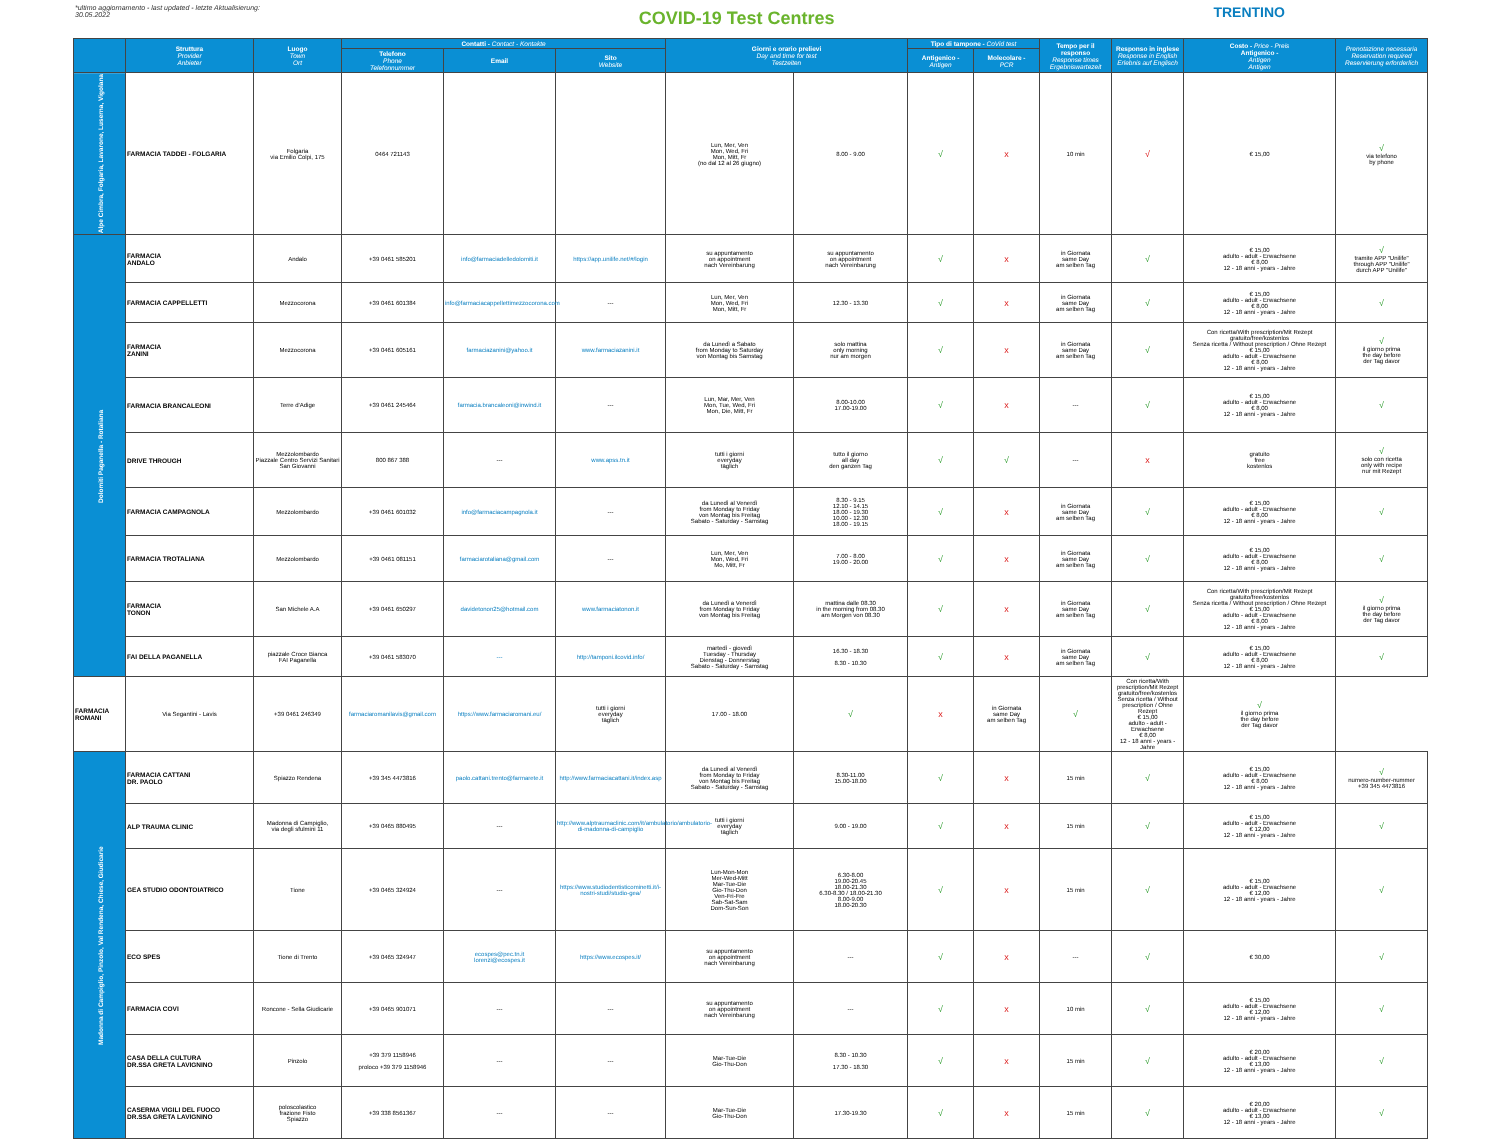*ultimo aggiornamento - last updated - letzte Aktualisierung:
30.05.2022
COVID-19 Test Centres
TRENTINO
| | Struttura Provider Anbieter | Luogo Town Ort | Contatti - Contact - Kontakte | | | Giorni e orario prelievi Day and time for test Testzeiten | | Tipo di tampone - CoVid test | | Tempo per il responso Response times Ergebniswartezeit | Responso in inglese Response in English Erlebnis auf Englisch | Costo - Price - Preis Antigenico - Antigen Antigen | Prenotazione necessaria Reservation required Reservierung erforderlich |
| --- | --- | --- | --- | --- | --- | --- | --- | --- | --- | --- | --- | --- | --- |
| | | | Telefono Phone Telefonnummer | Email | Sito Website | | | Antigenico - Antigen | Molecolare - PCR | | | | |
| Alpe Cimbra, Folgaria, Lavarone, Luserna, Vigolana | FARMACIA TADDEI - FOLGARIA | Folgaria via Emilio Colpi, 175 | 0464 721143 | | | Lun, Mer, Ven Mon, Wed, Fri Mon, Mitt, Fr (no dal 12 al 26 giugno) | 8.00 - 9.00 | √ | x | 10 min | √ | € 15,00 | √ via telefono by phone |
| Dolomiti Paganella - Rotaliana | FARMACIA ANDALO | Andalo | +39 0461 585201 | info@farmaciadelledolomiti.it | https://app.unilife.net/#/login | su appuntamento on appointment nach Vereinbarung | su appuntamento on appointment nach Vereinbarung | √ | x | in Giornata same Day am selben Tag | √ | € 15,00 adulto - adult - Erwachsene € 8,00 12 - 18 anni - years - Jahre | √ tramite APP "Unilife" through APP "Unilife" durch APP "Unilife" |
| | FARMACIA CAPPELLETTI | Mezzocorona | +39 0461 601384 | info@farmaciacappellettimezzocorona.com | --- | Lun, Mer, Ven Mon, Wed, Fri Mon, Mitt, Fr | 12.30 - 13.30 | √ | x | in Giornata same Day am selben Tag | √ | € 15,00 adulto - adult - Erwachsene € 8,00 12 - 18 anni - years - Jahre | √ |
| | FARMACIA ZANINI | Mezzocorona | +39 0461 605161 | farmaciazanini@yahoo.it | www.farmaciazanini.it | da Lunedì a Sabato from Monday to Saturday von Montag bis Samstag | solo mattina only morning nur am morgen | √ | x | in Giornata same Day am selben Tag | √ | Con ricetta/With prescription/Mit Rezept gratuito/free/kostenlos Senza ricetta / Without prescription / Ohne Rezept € 15,00 adulto - adult - Erwachsene € 8,00 12 - 18 anni - years - Jahre | √ il giorno prima the day before der Tag davor |
| | FARMACIA BRANCALEONI | Terre d'Adige | +39 0461 245464 | farmacia.brancaleoni@inwind.it | --- | Lun, Mar, Mer, Ven Mon, Tue, Wed, Fri Mon, Die, Mitt, Fr | 8.00-10.00 17.00-19.00 | √ | x | --- | √ | € 15,00 adulto - adult - Erwachsene € 8,00 12 - 18 anni - years - Jahre | √ |
| | DRIVE THROUGH | Mezzolombardo Piazzale Centro Servizi Sanitari San Giovanni | 800 867 388 | --- | www.apss.tn.it | tutti i giorni everyday täglich | tutto il giorno all day den ganzen Tag | √ | √ | --- | x | gratuito free kostenlos | √ solo con ricetta only with recipe nur mit Rezept |
| | FARMACIA CAMPAGNOLA | Mezzolombardo | +39 0461 601032 | info@farmaciacampagnola.it | --- | da Lunedì al Venerdì from Monday to Friday von Montag bis Freitag Sabato - Saturday - Samstag | 8.30 - 9.15 12.10 - 14.15 18.00 - 19.30 10.00 - 12.30 18.00 - 19.15 | √ | x | in Giornata same Day am selben Tag | √ | € 15,00 adulto - adult - Erwachsene € 8,00 12 - 18 anni - years - Jahre | √ |
| | FARMACIA TROTALIANA | Mezzolombardo | +39 0461 081151 | farmaciarotaliana@gmail.com | --- | Lun, Mer, Ven Mon, Wed, Fri Mo, Mitt, Fr | 7.00 - 8.00 19.00 - 20.00 | √ | x | in Giornata same Day am selben Tag | √ | € 15,00 adulto - adult - Erwachsene € 8,00 12 - 18 anni - years - Jahre | √ |
| | FARMACIA TONON | San Michele A.A | +39 0461 650297 | davidetonon25@hotmail.com | www.farmaciatonon.it | da Lunedì a Venerdì from Monday to Friday von Montag bis Freitag | mattina dalle 08.30 in the morning from 08.30 am Morgen von 08.30 | √ | x | in Giornata same Day am selben Tag | √ | Con ricetta/With prescription/Mit Rezept gratuito/free/kostenlos Senza ricetta / Without prescription / Ohne Rezept € 15,00 adulto - adult - Erwachsene € 8,00 12 - 18 anni - years - Jahre | √ il giorno prima the day before der Tag davor |
| | FAI DELLA PAGANELLA | piazzale Croce Bianca FAI Paganella | +39 0461 583070 | --- | http://tamponi.ilcovid.info/ | martedì - giovedì Tuesday - Thursday Dienstag - Donnerstag Sabato - Saturday - Samstag | 16.30 - 18.30 8.30 - 10.30 | √ | x | in Giornata same Day am selben Tag | √ | € 15,00 adulto - adult - Erwachsene € 8,00 12 - 18 anni - years - Jahre | √ |
| FARMACIA ROMANI | Via Segantini - Lavis | +39 0461 246349 | farmaciaromanilavis@gmail.com | https://www.farmaciaromani.eu/ | tutti i giorni everyday täglich | 17.00 - 18.00 | √ | x | in Giornata same Day am selben Tag | √ | Con ricetta/With prescription/Mit Rezept gratuito/free/kostenlos Senza ricetta / Without prescription / Ohne Rezept € 15,00 adulto - adult - Erwachsene € 8,00 12 - 18 anni - years - Jahre | √ il giorno prima the day before der Tag davor | |
| Madonna di Campiglio, Pinzolo, Val Rendena, Chiese, Giudicarie | FARMACIA CATTANI DR. PAOLO | Spiazzo Rendena | +39 345 4473816 | paolo.cattani.trento@farmarete.it | http://www.farmaciacattani.it/index.asp | da Lunedì al Venerdì from Monday to Friday von Montag bis Freitag Sabato - Saturday - Samstag | 8.30-11.00 15.00-18.00 | √ | x | 15 min | √ | € 15,00 adulto - adult - Erwachsene € 8,00 12 - 18 anni - years - Jahre | √ numero-number-nummer +39 345 4473816 |
| | ALP TRAUMA CLINIC | Madonna di Campiglio, via degli sfulmini 11 | +39 0465 880495 | --- | http://www.alptraumaclinic.com/it/ambulatorio/ambulatorio-di-madonna-di-campiglio | tutti i giorni everyday täglich | 9.00 - 19.00 | √ | x | 15 min | √ | € 15,00 adulto - adult - Erwachsene € 12,00 12 - 18 anni - years - Jahre | √ |
| | GEA STUDIO ODONTOIATRICO | Tione | +39 0465 324924 | --- | https://www.studiodentisticominetti.it/i-nostri-studi/studio-gea/ | Lun-Mon-Mon Mer-Wed-Mitt Mar-Tue-Die Gio-Thu-Don Ven-Fri-Fre Sab-Sat-Sam Dom-Sun-Son | 6.30-8.00 19.00-20.45 18.00-21.30 6.30-8.30 / 18.00-21.30 8.00-9.00 18.00-20.30 | √ | x | 15 min | √ | € 15,00 adulto - adult - Erwachsene € 12,00 12 - 18 anni - years - Jahre | √ |
| | ECO SPES | Tione di Trento | +39 0465 324947 | ecospes@pec.tn.it lorenzi@ecospes.it | https://www.ecospes.it/ | su appuntamento on appointment nach Vereinbarung | --- | √ | x | --- | √ | € 30,00 | √ |
| | FARMACIA COVI | Roncone - Sella Giudicarie | +39 0465 901071 | --- | --- | su appuntamento on appointment nach Vereinbarung | --- | √ | x | 10 min | √ | € 15,00 adulto - adult - Erwachsene € 12,00 12 - 18 anni - years - Jahre | √ |
| | CASA DELLA CULTURA DR.SSA GRETA LAVIGNINO | Pinzolo | +39 379 1158946 proloco +39 379 1158946 | --- | --- | Mar-Tue-Die Gio-Thu-Don | 8.30 - 10.30 17.30 - 18.30 | √ | x | 15 min | √ | € 20,00 adulto - adult - Erwachsene € 13,00 12 - 18 anni - years - Jahre | √ |
| | CASERMA VIGILI DEL FUOCO DR.SSA GRETA LAVIGNINO | poloscolastico frazione Fisto Spiazzo | +39 338 8561367 | --- | --- | Mar-Tue-Die Gio-Thu-Don | 17.30-19.30 | √ | x | 15 min | √ | € 20,00 adulto - adult - Erwachsene € 13,00 12 - 18 anni - years - Jahre | √ |